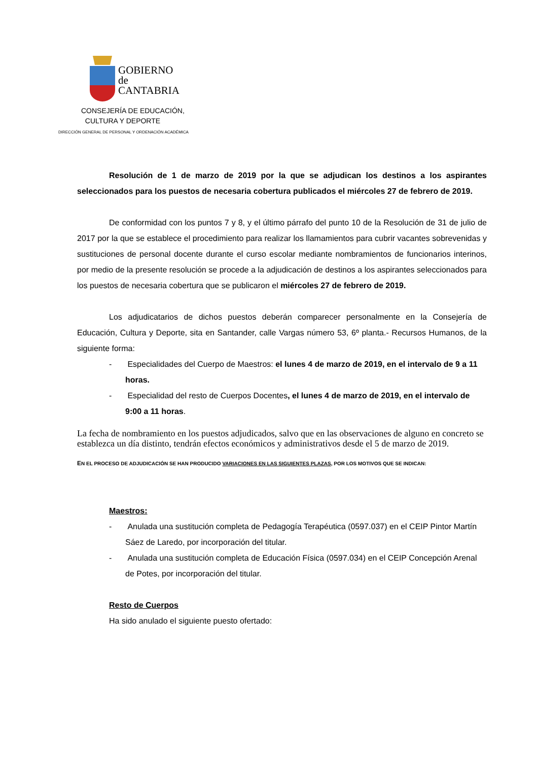GOBIERNO
de
CANTABRIA
CONSEJERÍA DE EDUCACIÓN,
CULTURA Y DEPORTE
DIRECCIÓN GENERAL DE PERSONAL Y ORDENACIÓN ACADÉMICA
Resolución de 1 de marzo de 2019 por la que se adjudican los destinos a los aspirantes seleccionados para los puestos de necesaria cobertura publicados el miércoles 27 de febrero de 2019.
De conformidad con los puntos 7 y 8, y el último párrafo del punto 10 de la Resolución de 31 de julio de 2017 por la que se establece el procedimiento para realizar los llamamientos para cubrir vacantes sobrevenidas y sustituciones de personal docente durante el curso escolar mediante nombramientos de funcionarios interinos, por medio de la presente resolución se procede a la adjudicación de destinos a los aspirantes seleccionados para los puestos de necesaria cobertura que se publicaron el miércoles 27 de febrero de 2019.
Los adjudicatarios de dichos puestos deberán comparecer personalmente en la Consejería de Educación, Cultura y Deporte, sita en Santander, calle Vargas número 53, 6º planta.- Recursos Humanos, de la siguiente forma:
- Especialidades del Cuerpo de Maestros: el lunes 4 de marzo de 2019, en el intervalo de 9 a 11 horas.
- Especialidad del resto de Cuerpos Docentes, el lunes 4 de marzo de 2019, en el intervalo de 9:00 a 11 horas.
La fecha de nombramiento en los puestos adjudicados, salvo que en las observaciones de alguno en concreto se establezca un día distinto, tendrán efectos económicos y administrativos desde el 5 de marzo de 2019.
EN EL PROCESO DE ADJUDICACIÓN SE HAN PRODUCIDO VARIACIONES EN LAS SIGUIENTES PLAZAS, POR LOS MOTIVOS QUE SE INDICAN:
Maestros:
- Anulada una sustitución completa de Pedagogía Terapéutica (0597.037) en el CEIP Pintor Martín Sáez de Laredo, por incorporación del titular.
- Anulada una sustitución completa de Educación Física (0597.034) en el CEIP Concepción Arenal de Potes, por incorporación del titular.
Resto de Cuerpos
Ha sido anulado el siguiente puesto ofertado: